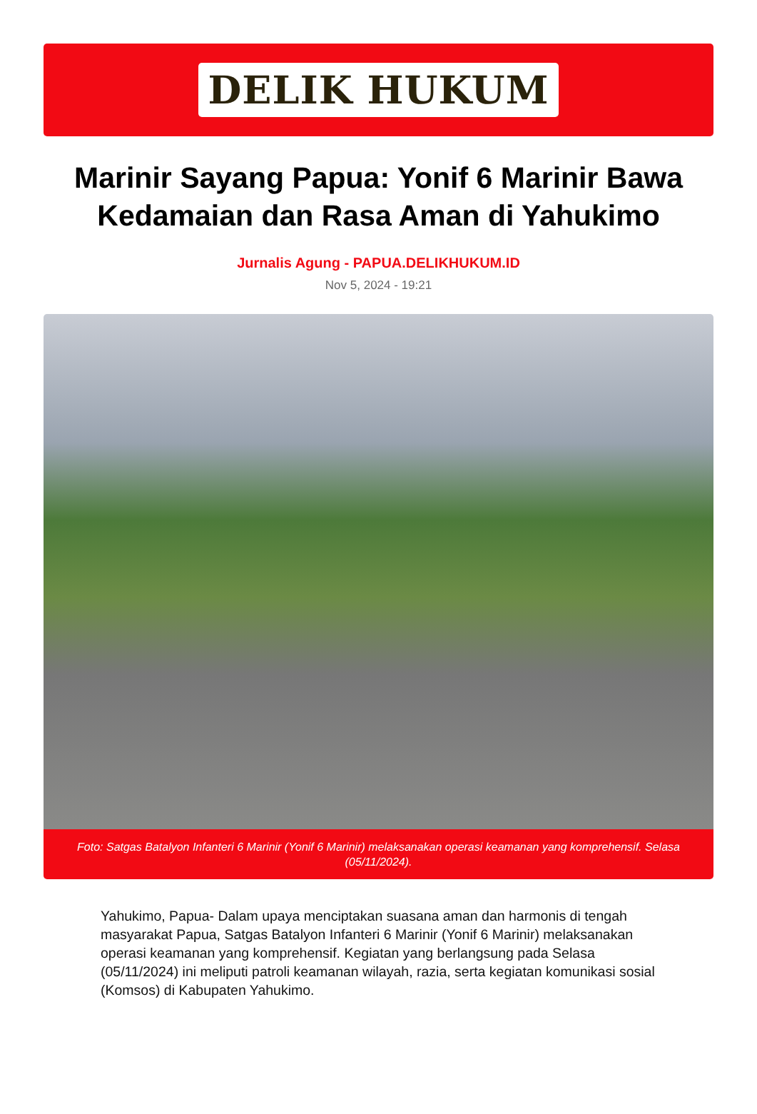DELIK HUKUM
Marinir Sayang Papua: Yonif 6 Marinir Bawa Kedamaian dan Rasa Aman di Yahukimo
Jurnalis Agung - PAPUA.DELIKHUKUM.ID
Nov 5, 2024 - 19:21
Foto: Satgas Batalyon Infanteri 6 Marinir (Yonif 6 Marinir) melaksanakan operasi keamanan yang komprehensif. Selasa (05/11/2024).
Yahukimo, Papua- Dalam upaya menciptakan suasana aman dan harmonis di tengah masyarakat Papua, Satgas Batalyon Infanteri 6 Marinir (Yonif 6 Marinir) melaksanakan operasi keamanan yang komprehensif. Kegiatan yang berlangsung pada Selasa (05/11/2024) ini meliputi patroli keamanan wilayah, razia, serta kegiatan komunikasi sosial (Komsos) di Kabupaten Yahukimo.